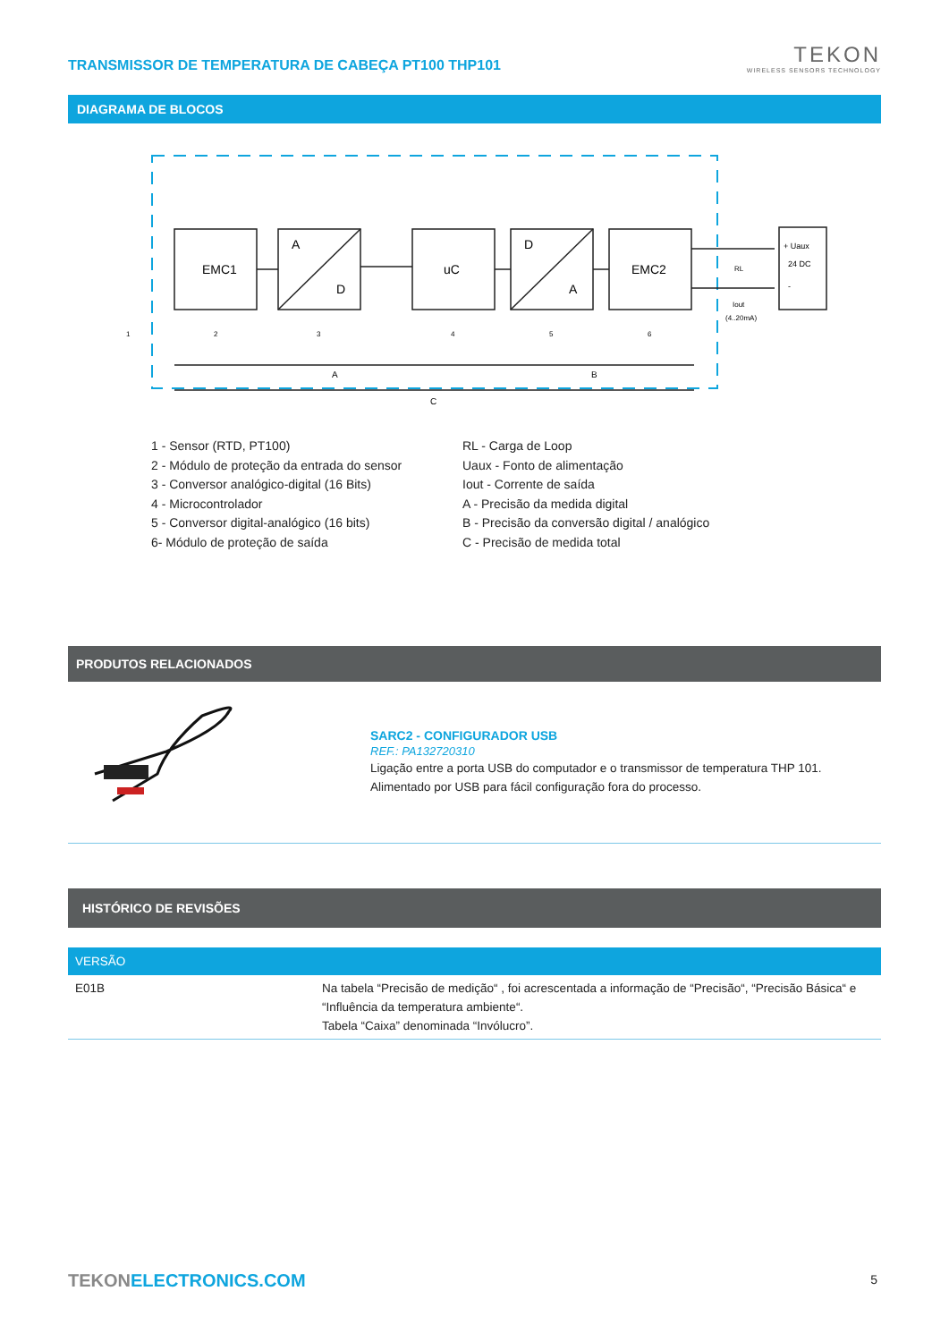TRANSMISSOR DE TEMPERATURA DE CABEÇA PT100 THP101
TEKON
WIRELESS SENSORS TECHNOLOGY
DIAGRAMA DE BLOCOS
EMC1
A
D
uC
D
A
EMC2
RL
Iout
(4..20mA)
+ Uaux
24 DC
-
1
2
3
4
5
6
A
B
C
1 - Sensor (RTD, PT100)
2 - Módulo de proteção da entrada do sensor
3 - Conversor analógico-digital (16 Bits)
4 - Microcontrolador
5 - Conversor digital-analógico (16 bits)
6- Módulo de proteção de saída
RL - Carga de Loop
Uaux - Fonto de alimentação
Iout - Corrente de saída
A - Precisão da medida digital
B - Precisão da conversão digital / analógico
C - Precisão de medida total
PRODUTOS RELACIONADOS
SARC2 - CONFIGURADOR USB
REF.: PA132720310
Ligação entre a porta USB do computador e o transmissor de temperatura THP 101.
Alimentado por USB para fácil configuração fora do processo.
HISTÓRICO DE REVISÕES
| VERSÃO | |
| --- | --- |
| E01B | Na tabela “Precisão de medição“ , foi acrescentada a informação de “Precisão“, “Precisão Básica“ e “Influência da temperatura ambiente“. Tabela “Caixa” denominada “Invólucro”. |
TEKONELECTRONICS.COM 5